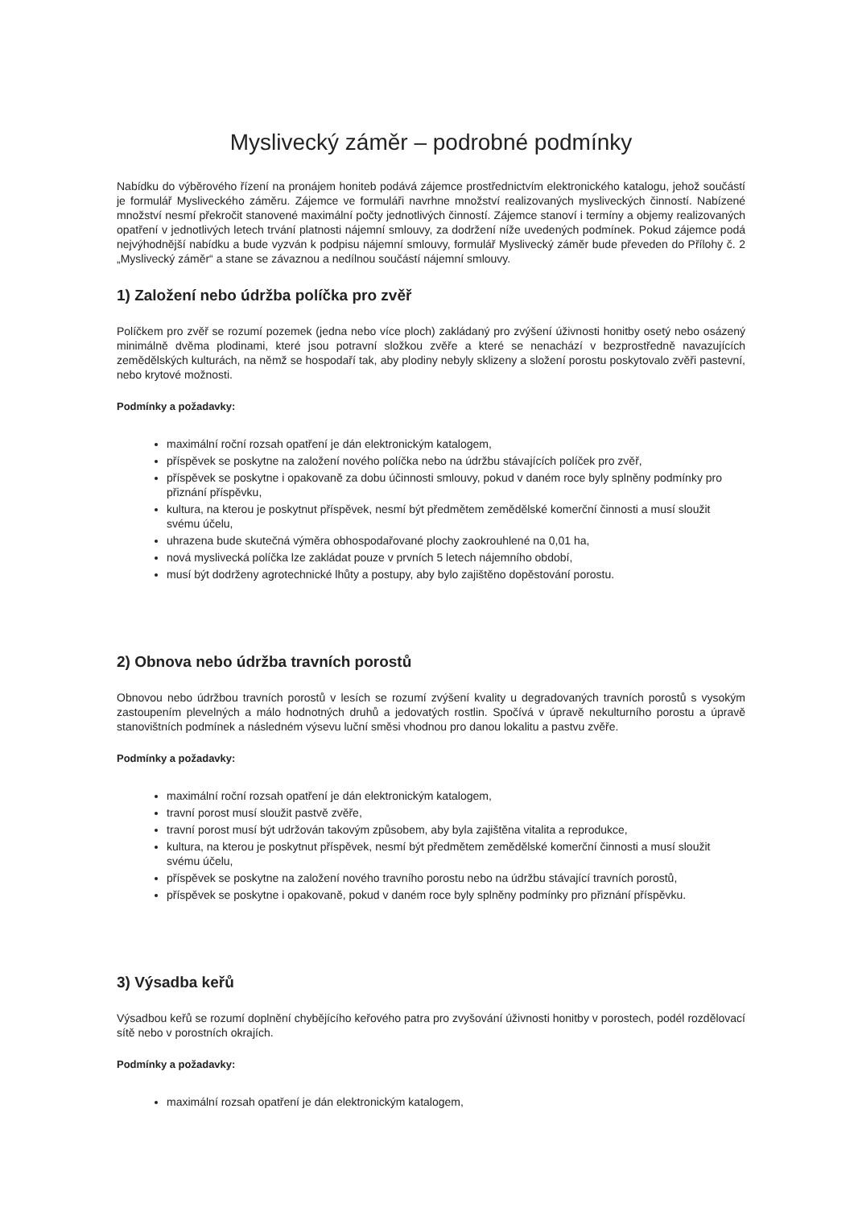Myslivecký záměr – podrobné podmínky
Nabídku do výběrového řízení na pronájem honiteb podává zájemce prostřednictvím elektronického katalogu, jehož součástí je formulář Mysliveckého záměru. Zájemce ve formuláři navrhne množství realizovaných mysliveckých činností. Nabízené množství nesmí překročit stanovené maximální počty jednotlivých činností. Zájemce stanoví i termíny a objemy realizovaných opatření v jednotlivých letech trvání platnosti nájemní smlouvy, za dodržení níže uvedených podmínek. Pokud zájemce podá nejvýhodnější nabídku a bude vyzván k podpisu nájemní smlouvy, formulář Myslivecký záměr bude převeden do Přílohy č. 2 „Myslivecký záměr“ a stane se závaznou a nedílnou součástí nájemní smlouvy.
1) Založení nebo údržba políčka pro zvěř
Políčkem pro zvěř se rozumí pozemek (jedna nebo více ploch) zakládaný pro zvýšení úživnosti honitby osetý nebo osázený minimálně dvěma plodinami, které jsou potravní složkou zvěře a které se nenachází v bezprostředně navazujících zemědělských kulturách, na němž se hospodaří tak, aby plodiny nebyly sklizeny a složení porostu poskytovalo zvěři pastevní, nebo krytové možnosti.
Podmínky a požadavky:
maximální roční rozsah opatření je dán elektronickým katalogem,
příspěvek se poskytne na založení nového políčka nebo na údržbu stávajících políček pro zvěř,
příspěvek se poskytne i opakovaně za dobu účinnosti smlouvy, pokud v daném roce byly splněny podmínky pro přiznání příspěvku,
kultura, na kterou je poskytnut příspěvek, nesmí být předmětem zemědělské komerční činnosti a musí sloužit svému účelu,
uhrazena bude skutečná výměra obhospodařované plochy zaokrouhlené na 0,01 ha,
nová myslivecká políčka lze zakládat pouze v prvních 5 letech nájemního období,
musí být dodrženy agrotechnické lhůty a postupy, aby bylo zajištěno dopěstování porostu.
2) Obnova nebo údržba travních porostů
Obnovou nebo údržbou travních porostů v lesích se rozumí zvýšení kvality u degradovaných travních porostů s vysokým zastoupením plevelných a málo hodnotných druhů a jedovatých rostlin. Spočívá v úpravě nekulturního porostu a úpravě stanovištních podmínek a následném výsevu luční směsi vhodnou pro danou lokalitu a pastvu zvěře.
Podmínky a požadavky:
maximální roční rozsah opatření je dán elektronickým katalogem,
travní porost musí sloužit pastvě zvěře,
travní porost musí být udržován takovým způsobem, aby byla zajištěna vitalita a reprodukce,
kultura, na kterou je poskytnut příspěvek, nesmí být předmětem zemědělské komerční činnosti a musí sloužit svému účelu,
příspěvek se poskytne na založení nového travního porostu nebo na údržbu stávající travních porostů,
příspěvek se poskytne i opakovaně, pokud v daném roce byly splněny podmínky pro přiznání příspěvku.
3) Výsadba keřů
Výsadbou keřů se rozumí doplnění chybějícího keřového patra pro zvyšování úživnosti honitby v porostech, podél rozdělovací sítě nebo v porostních okrajích.
Podmínky a požadavky:
maximální rozsah opatření je dán elektronickým katalogem,